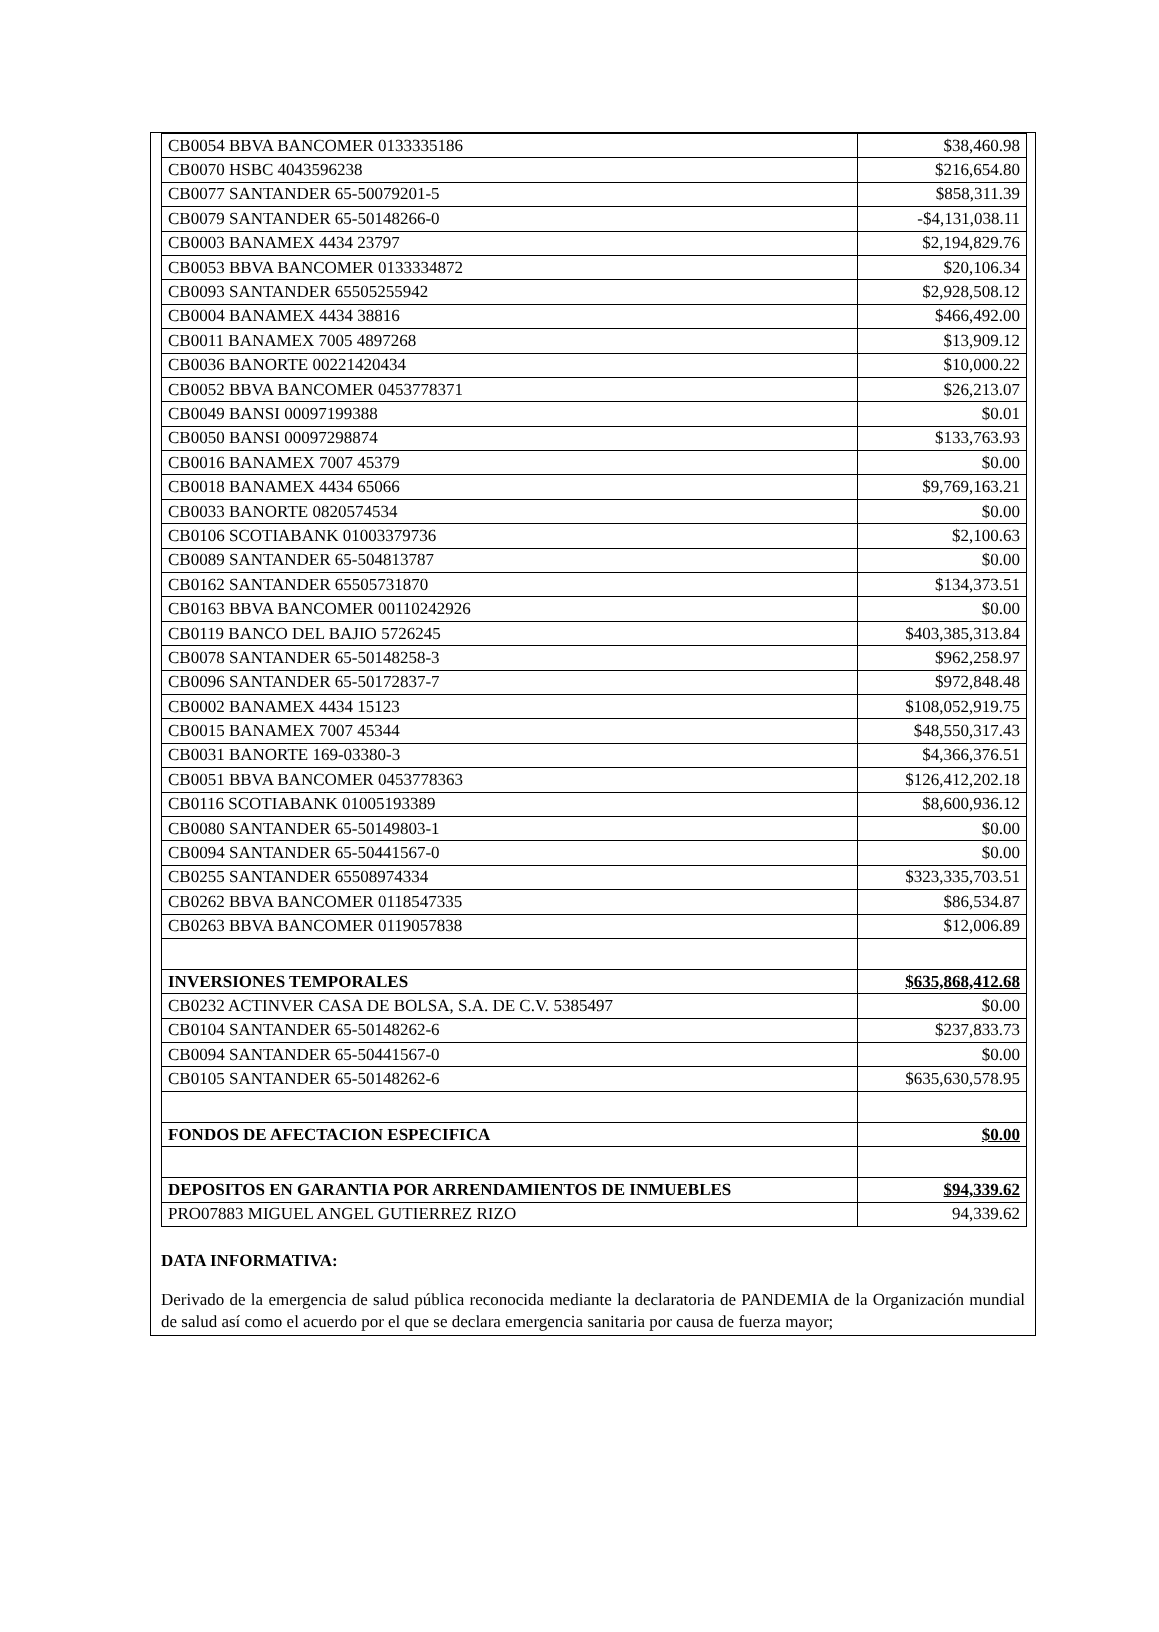| CB0054 BBVA BANCOMER 0133335186 | $38,460.98 |
| CB0070 HSBC 4043596238 | $216,654.80 |
| CB0077 SANTANDER 65-50079201-5 | $858,311.39 |
| CB0079 SANTANDER 65-50148266-0 | -$4,131,038.11 |
| CB0003 BANAMEX 4434 23797 | $2,194,829.76 |
| CB0053 BBVA BANCOMER 0133334872 | $20,106.34 |
| CB0093 SANTANDER 65505255942 | $2,928,508.12 |
| CB0004 BANAMEX 4434 38816 | $466,492.00 |
| CB0011 BANAMEX 7005 4897268 | $13,909.12 |
| CB0036 BANORTE 00221420434 | $10,000.22 |
| CB0052 BBVA BANCOMER 0453778371 | $26,213.07 |
| CB0049 BANSI 00097199388 | $0.01 |
| CB0050 BANSI 00097298874 | $133,763.93 |
| CB0016 BANAMEX 7007 45379 | $0.00 |
| CB0018 BANAMEX 4434 65066 | $9,769,163.21 |
| CB0033 BANORTE 0820574534 | $0.00 |
| CB0106 SCOTIABANK 01003379736 | $2,100.63 |
| CB0089 SANTANDER 65-504813787 | $0.00 |
| CB0162 SANTANDER 65505731870 | $134,373.51 |
| CB0163 BBVA BANCOMER 00110242926 | $0.00 |
| CB0119 BANCO DEL BAJIO 5726245 | $403,385,313.84 |
| CB0078 SANTANDER 65-50148258-3 | $962,258.97 |
| CB0096 SANTANDER 65-50172837-7 | $972,848.48 |
| CB0002 BANAMEX 4434 15123 | $108,052,919.75 |
| CB0015 BANAMEX 7007 45344 | $48,550,317.43 |
| CB0031 BANORTE 169-03380-3 | $4,366,376.51 |
| CB0051 BBVA BANCOMER 0453778363 | $126,412,202.18 |
| CB0116 SCOTIABANK 01005193389 | $8,600,936.12 |
| CB0080 SANTANDER 65-50149803-1 | $0.00 |
| CB0094 SANTANDER 65-50441567-0 | $0.00 |
| CB0255 SANTANDER 65508974334 | $323,335,703.51 |
| CB0262 BBVA BANCOMER 0118547335 | $86,534.87 |
| CB0263 BBVA BANCOMER 0119057838 | $12,006.89 |
| INVERSIONES TEMPORALES | $635,868,412.68 |
| CB0232 ACTINVER CASA DE BOLSA, S.A. DE C.V. 5385497 | $0.00 |
| CB0104 SANTANDER 65-50148262-6 | $237,833.73 |
| CB0094 SANTANDER 65-50441567-0 | $0.00 |
| CB0105 SANTANDER 65-50148262-6 | $635,630,578.95 |
| FONDOS DE AFECTACION ESPECIFICA | $0.00 |
| DEPOSITOS EN GARANTIA POR ARRENDAMIENTOS DE INMUEBLES | $94,339.62 |
| PRO07883 MIGUEL ANGEL GUTIERREZ RIZO | 94,339.62 |
DATA INFORMATIVA:
Derivado de la emergencia de salud pública reconocida mediante la declaratoria de PANDEMIA de la Organización mundial de salud así como el acuerdo por el que se declara emergencia sanitaria por causa de fuerza mayor;